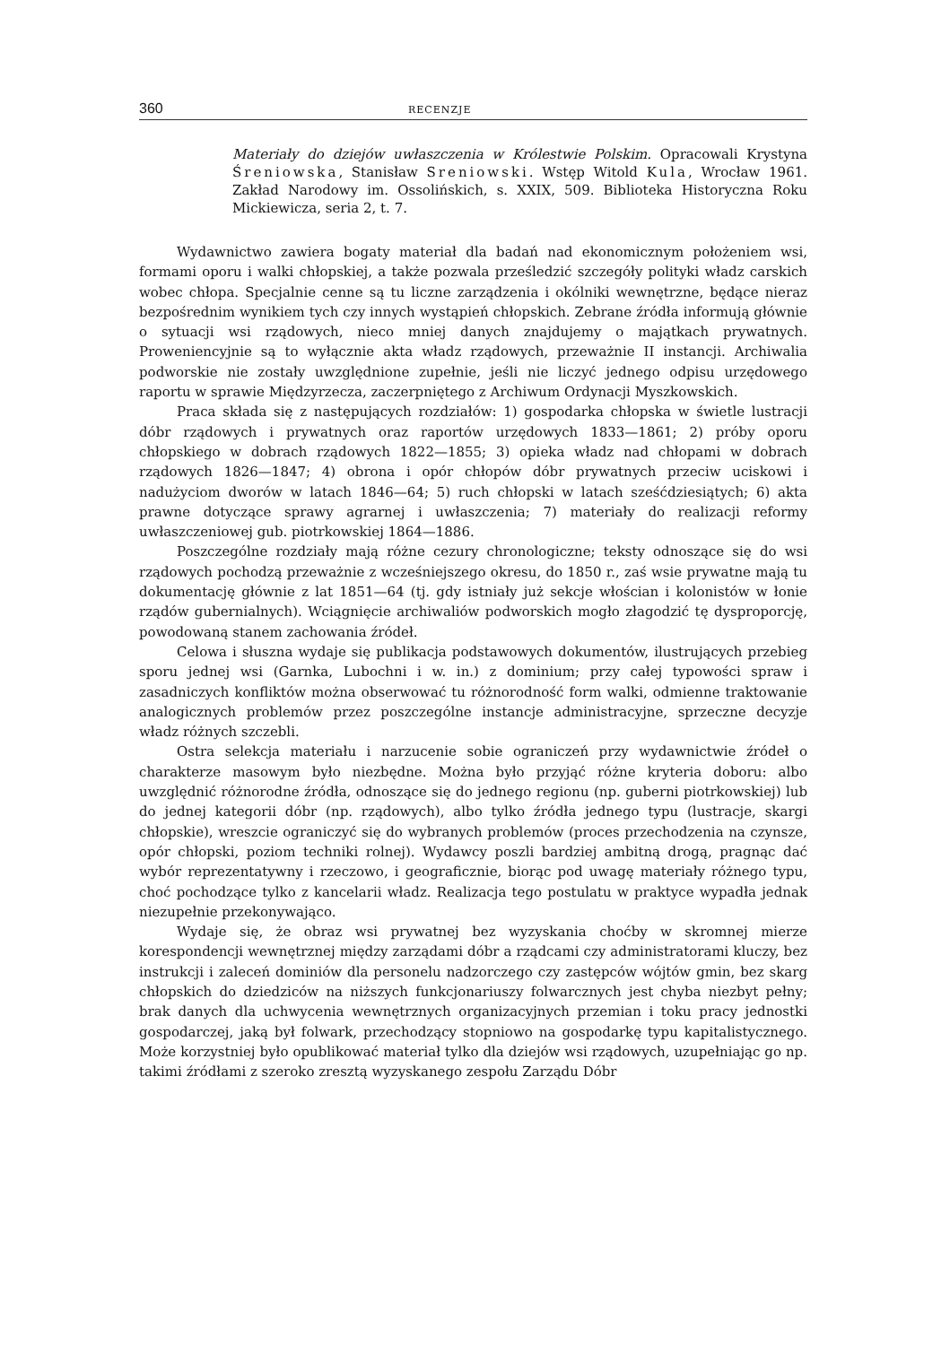360 RECENZJE
Materiały do dziejów uwłaszczenia w Królestwie Polskim. Opracowali Krystyna Śreniowska, Stanisław Sreniowski. Wstęp Witold Kula, Wrocław 1961. Zakład Narodowy im. Ossolińskich, s. XXIX, 509. Biblioteka Historyczna Roku Mickiewicza, seria 2, t. 7.
Wydawnictwo zawiera bogaty materiał dla badań nad ekonomicznym położeniem wsi, formami oporu i walki chłopskiej, a także pozwala prześledzić szczegóły polityki władz carskich wobec chłopa. Specjalnie cenne są tu liczne zarządzenia i okólniki wewnętrzne, będące nieraz bezpośrednim wynikiem tych czy innych wystąpień chłopskich. Zebrane źródła informują głównie o sytuacji wsi rządowych, nieco mniej danych znajdujemy o majątkach prywatnych. Proweniencyjnie są to wyłącznie akta władz rządowych, przeważnie II instancji. Archiwalia podworskie nie zostały uwzględnione zupełnie, jeśli nie liczyć jednego odpisu urzędowego raportu w sprawie Międzyrzecza, zaczerpniętego z Archiwum Ordynacji Myszkowskich.
Praca składa się z następujących rozdziałów: 1) gospodarka chłopska w świetle lustracji dóbr rządowych i prywatnych oraz raportów urzędowych 1833—1861; 2) próby oporu chłopskiego w dobrach rządowych 1822—1855; 3) opieka władz nad chłopami w dobrach rządowych 1826—1847; 4) obrona i opór chłopów dóbr prywatnych przeciw uciskowi i nadużyciom dworów w latach 1846—64; 5) ruch chłopski w latach sześćdziesiątych; 6) akta prawne dotyczące sprawy agrarnej i uwłaszczenia; 7) materiały do realizacji reformy uwłaszczeniowej gub. piotrkowskiej 1864—1886.
Poszczególne rozdziały mają różne cezury chronologiczne; teksty odnoszące się do wsi rządowych pochodzą przeważnie z wcześniejszego okresu, do 1850 r., zaś wsie prywatne mają tu dokumentację głównie z lat 1851—64 (tj. gdy istniały już sekcje włościan i kolonistów w łonie rządów gubernialnych). Wciągnięcie archiwaliów podworskich mogło złagodzić tę dysproporcję, powodowaną stanem zachowania źródeł.
Celowa i słuszna wydaje się publikacja podstawowych dokumentów, ilustrujących przebieg sporu jednej wsi (Garnka, Lubochni i w. in.) z dominium; przy całej typowości spraw i zasadniczych konfliktów można obserwować tu różnorodność form walki, odmienne traktowanie analogicznych problemów przez poszczególne instancje administracyjne, sprzeczne decyzje władz różnych szczebli.
Ostra selekcja materiału i narzucenie sobie ograniczeń przy wydawnictwie źródeł o charakterze masowym było niezbędne. Można było przyjąć różne kryteria doboru: albo uwzględnić różnorodne źródła, odnoszące się do jednego regionu (np. guberni piotrkowskiej) lub do jednej kategorii dóbr (np. rządowych), albo tylko źródła jednego typu (lustracje, skargi chłopskie), wreszcie ograniczyć się do wybranych problemów (proces przechodzenia na czynsze, opór chłopski, poziom techniki rolnej). Wydawcy poszli bardziej ambitną drogą, pragnąc dać wybór reprezentatywny i rzeczowo, i geograficznie, biorąc pod uwagę materiały różnego typu, choć pochodzące tylko z kancelarii władz. Realizacja tego postulatu w praktyce wypadła jednak niezupełnie przekonywająco.
Wydaje się, że obraz wsi prywatnej bez wyzyskania choćby w skromnej mierze korespondencji wewnętrznej między zarządami dóbr a rządcami czy administratorami kluczy, bez instrukcji i zaleceń dominiów dla personelu nadzorczego czy zastępców wójtów gmin, bez skarg chłopskich do dziedziców na niższych funkcjonariuszy folwarcznych jest chyba niezbyt pełny; brak danych dla uchwycenia wewnętrznych organizacyjnych przemian i toku pracy jednostki gospodarczej, jaką był folwark, przechodzący stopniowo na gospodarkę typu kapitalistycznego. Może korzystniej było opublikować materiał tylko dla dziejów wsi rządowych, uzupełniając go np. takimi źródłami z szeroko zresztą wyzyskanego zespołu Zarządu Dóbr